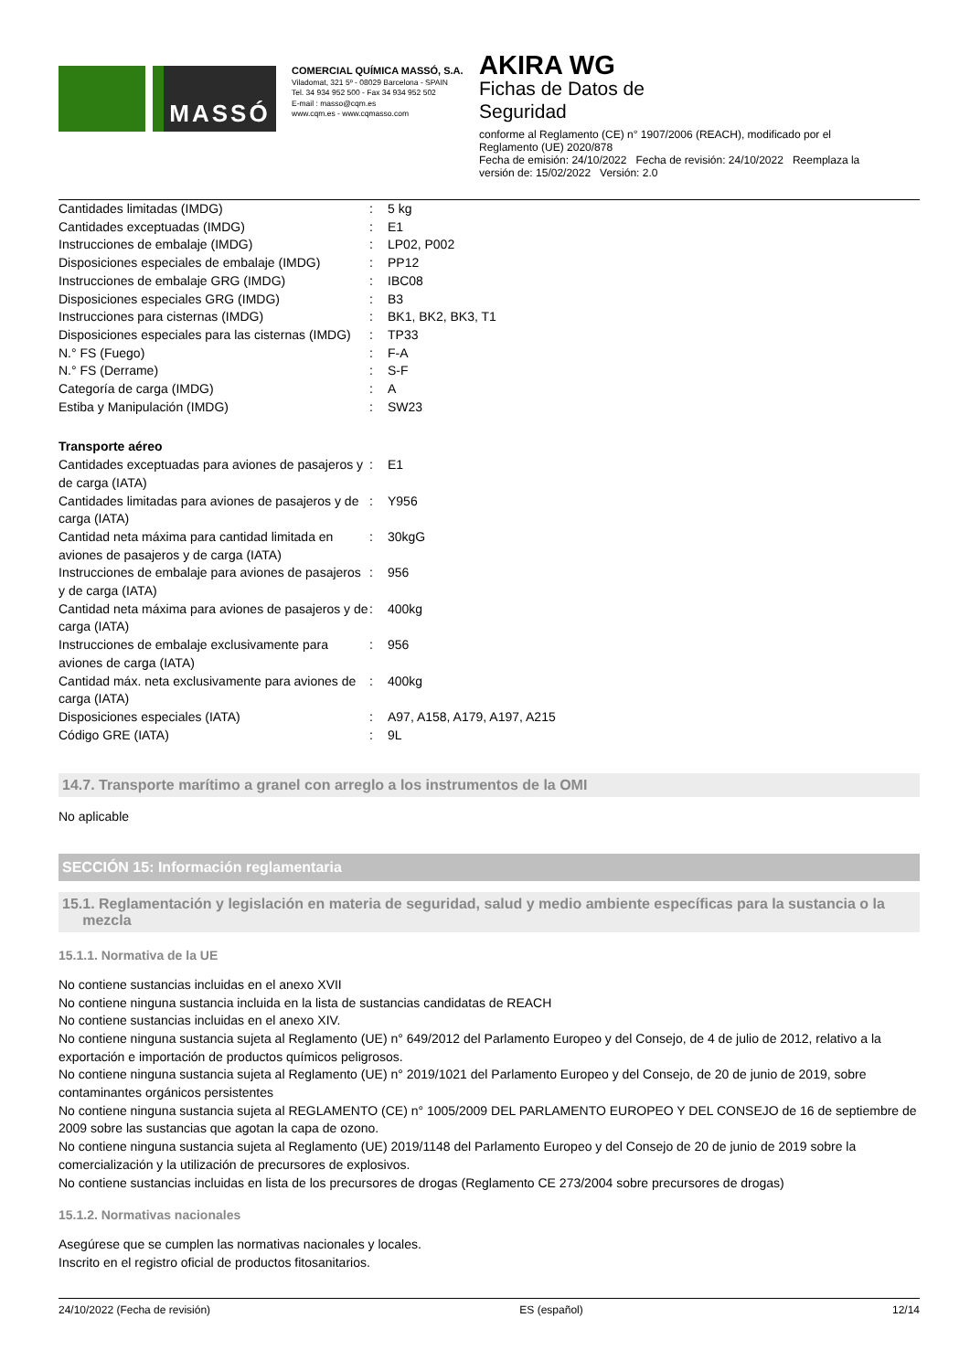MASSÓ
COMERCIAL QUÍMICA MASSÓ, S.A.
Viladomat, 321 5º - 08029 Barcelona - SPAIN
Tel. 34 934 952 500 - Fax 34 934 952 502
E-mail : masso@cqm.es
www.cqm.es - www.cqmasso.com
AKIRA WG
Fichas de Datos de
Seguridad
conforme al Reglamento (CE) n° 1907/2006 (REACH), modificado por el Reglamento (UE) 2020/878
Fecha de emisión: 24/10/2022 Fecha de revisión: 24/10/2022 Reemplaza la versión de: 15/02/2022 Versión: 2.0
| Cantidades limitadas (IMDG) | : | 5 kg |
| Cantidades exceptuadas (IMDG) | : | E1 |
| Instrucciones de embalaje (IMDG) | : | LP02, P002 |
| Disposiciones especiales de embalaje (IMDG) | : | PP12 |
| Instrucciones de embalaje GRG (IMDG) | : | IBC08 |
| Disposiciones especiales GRG (IMDG) | : | B3 |
| Instrucciones para cisternas (IMDG) | : | BK1, BK2, BK3, T1 |
| Disposiciones especiales para las cisternas (IMDG) | : | TP33 |
| N.° FS (Fuego) | : | F-A |
| N.° FS (Derrame) | : | S-F |
| Categoría de carga (IMDG) | : | A |
| Estiba y Manipulación (IMDG) | : | SW23 |
Transporte aéreo
| Cantidades exceptuadas para aviones de pasajeros y de carga (IATA) | : | E1 |
| Cantidades limitadas para aviones de pasajeros y de carga (IATA) | : | Y956 |
| Cantidad neta máxima para cantidad limitada en aviones de pasajeros y de carga (IATA) | : | 30kgG |
| Instrucciones de embalaje para aviones de pasajeros y de carga (IATA) | : | 956 |
| Cantidad neta máxima para aviones de pasajeros y de carga (IATA) | : | 400kg |
| Instrucciones de embalaje exclusivamente para aviones de carga (IATA) | : | 956 |
| Cantidad máx. neta exclusivamente para aviones de carga (IATA) | : | 400kg |
| Disposiciones especiales (IATA) | : | A97, A158, A179, A197, A215 |
| Código GRE (IATA) | : | 9L |
14.7. Transporte marítimo a granel con arreglo a los instrumentos de la OMI
No aplicable
SECCIÓN 15: Información reglamentaria
15.1. Reglamentación y legislación en materia de seguridad, salud y medio ambiente específicas para la sustancia o la
mezcla
15.1.1. Normativa de la UE
No contiene sustancias incluidas en el anexo XVII
No contiene ninguna sustancia incluida en la lista de sustancias candidatas de REACH
No contiene sustancias incluidas en el anexo XIV.
No contiene ninguna sustancia sujeta al Reglamento (UE) n° 649/2012 del Parlamento Europeo y del Consejo, de 4 de julio de 2012, relativo a la exportación e importación de productos químicos peligrosos.
No contiene ninguna sustancia sujeta al Reglamento (UE) n° 2019/1021 del Parlamento Europeo y del Consejo, de 20 de junio de 2019, sobre contaminantes orgánicos persistentes
No contiene ninguna sustancia sujeta al REGLAMENTO (CE) n° 1005/2009 DEL PARLAMENTO EUROPEO Y DEL CONSEJO de 16 de septiembre de 2009 sobre las sustancias que agotan la capa de ozono.
No contiene ninguna sustancia sujeta al Reglamento (UE) 2019/1148 del Parlamento Europeo y del Consejo de 20 de junio de 2019 sobre la comercialización y la utilización de precursores de explosivos.
No contiene sustancias incluidas en lista de los precursores de drogas (Reglamento CE 273/2004 sobre precursores de drogas)
15.1.2. Normativas nacionales
Asegúrese que se cumplen las normativas nacionales y locales.
Inscrito en el registro oficial de productos fitosanitarios.
24/10/2022 (Fecha de revisión) ES (español) 12/14